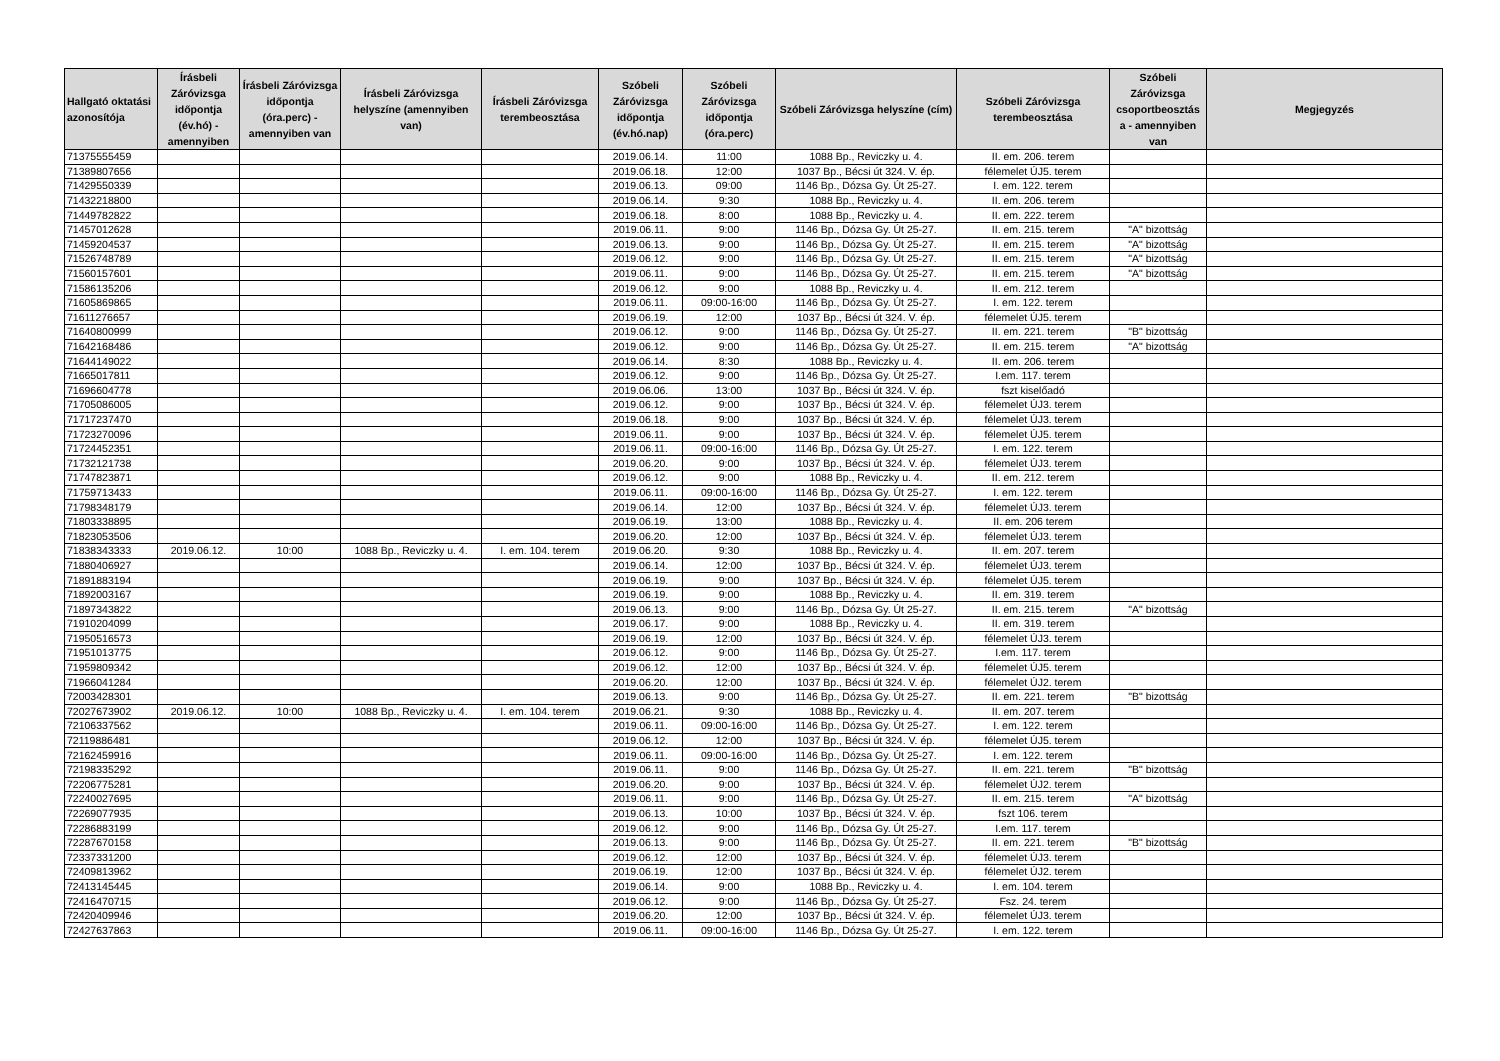| Hallgató oktatási azonosítója | Írásbeli Záróvizsga időpontja (év.hó) - amennyiben | Írásbeli Záróvizsga időpontja (óra.perc) - amennyiben van | Írásbeli Záróvizsga helyszíne (amennyiben van) | Írásbeli Záróvizsga terembeosztása | Szóbeli Záróvizsga időpontja (év.hó.nap) | Szóbeli Záróvizsga időpontja (óra.perc) | Szóbeli Záróvizsga helyszíne (cím) | Szóbeli Záróvizsga terembeosztása | Szóbeli Záróvizsga csoportbeosztás a - amennyiben van | Megjegyzés |
| --- | --- | --- | --- | --- | --- | --- | --- | --- | --- | --- |
| 71375555459 | | | | | 2019.06.14. | 11:00 | 1088 Bp., Reviczky u. 4. | II. em. 206. terem | | |
| 71389807656 | | | | | 2019.06.18. | 12:00 | 1037 Bp., Bécsi út 324. V. ép. | félemelet ÚJ5. terem | | |
| 71429550339 | | | | | 2019.06.13. | 09:00 | 1146 Bp., Dózsa Gy. Út 25-27. | I. em. 122. terem | | |
| 71432218800 | | | | | 2019.06.14. | 9:30 | 1088 Bp., Reviczky u. 4. | II. em. 206. terem | | |
| 71449782822 | | | | | 2019.06.18. | 8:00 | 1088 Bp., Reviczky u. 4. | II. em. 222. terem | | |
| 71457012628 | | | | | 2019.06.11. | 9:00 | 1146 Bp., Dózsa Gy. Út 25-27. | II. em. 215. terem | "A" bizottság | |
| 71459204537 | | | | | 2019.06.13. | 9:00 | 1146 Bp., Dózsa Gy. Út 25-27. | II. em. 215. terem | "A" bizottság | |
| 71526748789 | | | | | 2019.06.12. | 9:00 | 1146 Bp., Dózsa Gy. Út 25-27. | II. em. 215. terem | "A" bizottság | |
| 71560157601 | | | | | 2019.06.11. | 9:00 | 1146 Bp., Dózsa Gy. Út 25-27. | II. em. 215. terem | "A" bizottság | |
| 71586135206 | | | | | 2019.06.12. | 9:00 | 1088 Bp., Reviczky u. 4. | II. em. 212. terem | | |
| 71605869865 | | | | | 2019.06.11. | 09:00-16:00 | 1146 Bp., Dózsa Gy. Út 25-27. | I. em. 122. terem | | |
| 71611276657 | | | | | 2019.06.19. | 12:00 | 1037 Bp., Bécsi út 324. V. ép. | félemelet ÚJ5. terem | | |
| 71640800999 | | | | | 2019.06.12. | 9:00 | 1146 Bp., Dózsa Gy. Út 25-27. | II. em. 221. terem | "B" bizottság | |
| 71642168486 | | | | | 2019.06.12. | 9:00 | 1146 Bp., Dózsa Gy. Út 25-27. | II. em. 215. terem | "A" bizottság | |
| 71644149022 | | | | | 2019.06.14. | 8:30 | 1088 Bp., Reviczky u. 4. | II. em. 206. terem | | |
| 71665017811 | | | | | 2019.06.12. | 9:00 | 1146 Bp., Dózsa Gy. Út 25-27. | I.em. 117. terem | | |
| 71696604778 | | | | | 2019.06.06. | 13:00 | 1037 Bp., Bécsi út 324. V. ép. | fszt kiselőadó | | |
| 71705086005 | | | | | 2019.06.12. | 9:00 | 1037 Bp., Bécsi út 324. V. ép. | félemelet ÚJ3. terem | | |
| 71717237470 | | | | | 2019.06.18. | 9:00 | 1037 Bp., Bécsi út 324. V. ép. | félemelet ÚJ3. terem | | |
| 71723270096 | | | | | 2019.06.11. | 9:00 | 1037 Bp., Bécsi út 324. V. ép. | félemelet ÚJ5. terem | | |
| 71724452351 | | | | | 2019.06.11. | 09:00-16:00 | 1146 Bp., Dózsa Gy. Út 25-27. | I. em. 122. terem | | |
| 71732121738 | | | | | 2019.06.20. | 9:00 | 1037 Bp., Bécsi út 324. V. ép. | félemelet ÚJ3. terem | | |
| 71747823871 | | | | | 2019.06.12. | 9:00 | 1088 Bp., Reviczky u. 4. | II. em. 212. terem | | |
| 71759713433 | | | | | 2019.06.11. | 09:00-16:00 | 1146 Bp., Dózsa Gy. Út 25-27. | I. em. 122. terem | | |
| 71798348179 | | | | | 2019.06.14. | 12:00 | 1037 Bp., Bécsi út 324. V. ép. | félemelet ÚJ3. terem | | |
| 71803338895 | | | | | 2019.06.19. | 13:00 | 1088 Bp., Reviczky u. 4. | II. em. 206 terem | | |
| 71823053506 | | | | | 2019.06.20. | 12:00 | 1037 Bp., Bécsi út 324. V. ép. | félemelet ÚJ3. terem | | |
| 71838343333 | 2019.06.12. | 10:00 | 1088 Bp., Reviczky u. 4. | I. em. 104. terem | 2019.06.20. | 9:30 | 1088 Bp., Reviczky u. 4. | II. em. 207. terem | | |
| 71880406927 | | | | | 2019.06.14. | 12:00 | 1037 Bp., Bécsi út 324. V. ép. | félemelet ÚJ3. terem | | |
| 71891883194 | | | | | 2019.06.19. | 9:00 | 1037 Bp., Bécsi út 324. V. ép. | félemelet ÚJ5. terem | | |
| 71892003167 | | | | | 2019.06.19. | 9:00 | 1088 Bp., Reviczky u. 4. | II. em. 319. terem | | |
| 71897343822 | | | | | 2019.06.13. | 9:00 | 1146 Bp., Dózsa Gy. Út 25-27. | II. em. 215. terem | "A" bizottság | |
| 71910204099 | | | | | 2019.06.17. | 9:00 | 1088 Bp., Reviczky u. 4. | II. em. 319. terem | | |
| 71950516573 | | | | | 2019.06.19. | 12:00 | 1037 Bp., Bécsi út 324. V. ép. | félemelet ÚJ3. terem | | |
| 71951013775 | | | | | 2019.06.12. | 9:00 | 1146 Bp., Dózsa Gy. Út 25-27. | I.em. 117. terem | | |
| 71959809342 | | | | | 2019.06.12. | 12:00 | 1037 Bp., Bécsi út 324. V. ép. | félemelet ÚJ5. terem | | |
| 71966041284 | | | | | 2019.06.20. | 12:00 | 1037 Bp., Bécsi út 324. V. ép. | félemelet ÚJ2. terem | | |
| 72003428301 | | | | | 2019.06.13. | 9:00 | 1146 Bp., Dózsa Gy. Út 25-27. | II. em. 221. terem | "B" bizottság | |
| 72027673902 | 2019.06.12. | 10:00 | 1088 Bp., Reviczky u. 4. | I. em. 104. terem | 2019.06.21. | 9:30 | 1088 Bp., Reviczky u. 4. | II. em. 207. terem | | |
| 72106337562 | | | | | 2019.06.11. | 09:00-16:00 | 1146 Bp., Dózsa Gy. Út 25-27. | I. em. 122. terem | | |
| 72119886481 | | | | | 2019.06.12. | 12:00 | 1037 Bp., Bécsi út 324. V. ép. | félemelet ÚJ5. terem | | |
| 72162459916 | | | | | 2019.06.11. | 09:00-16:00 | 1146 Bp., Dózsa Gy. Út 25-27. | I. em. 122. terem | | |
| 72198335292 | | | | | 2019.06.11. | 9:00 | 1146 Bp., Dózsa Gy. Út 25-27. | II. em. 221. terem | "B" bizottság | |
| 72206775281 | | | | | 2019.06.20. | 9:00 | 1037 Bp., Bécsi út 324. V. ép. | félemelet ÚJ2. terem | | |
| 72240027695 | | | | | 2019.06.11. | 9:00 | 1146 Bp., Dózsa Gy. Út 25-27. | II. em. 215. terem | "A" bizottság | |
| 72269077935 | | | | | 2019.06.13. | 10:00 | 1037 Bp., Bécsi út 324. V. ép. | fszt 106. terem | | |
| 72286883199 | | | | | 2019.06.12. | 9:00 | 1146 Bp., Dózsa Gy. Út 25-27. | I.em. 117. terem | | |
| 72287670158 | | | | | 2019.06.13. | 9:00 | 1146 Bp., Dózsa Gy. Út 25-27. | II. em. 221. terem | "B" bizottság | |
| 72337331200 | | | | | 2019.06.12. | 12:00 | 1037 Bp., Bécsi út 324. V. ép. | félemelet ÚJ3. terem | | |
| 72409813962 | | | | | 2019.06.19. | 12:00 | 1037 Bp., Bécsi út 324. V. ép. | félemelet ÚJ2. terem | | |
| 72413145445 | | | | | 2019.06.14. | 9:00 | 1088 Bp., Reviczky u. 4. | I. em. 104. terem | | |
| 72416470715 | | | | | 2019.06.12. | 9:00 | 1146 Bp., Dózsa Gy. Út 25-27. | Fsz. 24. terem | | |
| 72420409946 | | | | | 2019.06.20. | 12:00 | 1037 Bp., Bécsi út 324. V. ép. | félemelet ÚJ3. terem | | |
| 72427637863 | | | | | 2019.06.11. | 09:00-16:00 | 1146 Bp., Dózsa Gy. Út 25-27. | I. em. 122. terem | | |